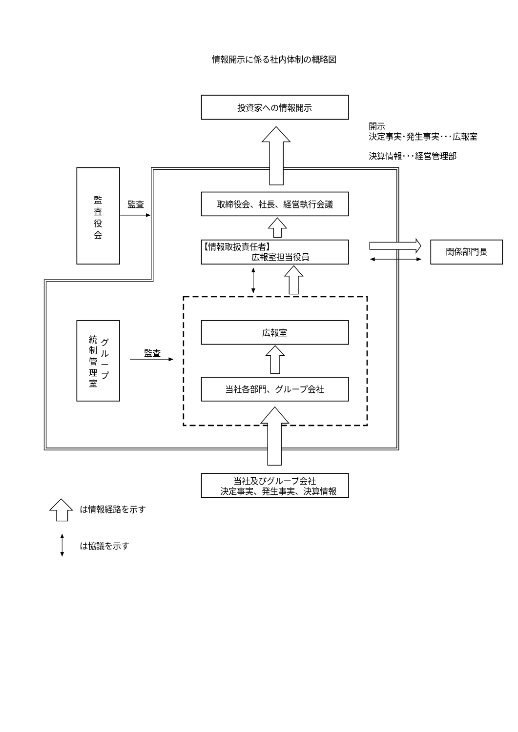情報開示に係る社内体制の概略図
投資家への情報開示
開示
決定事実･発生事実･･･広報室
決算情報･･･経営管理部
監
査
役
会
監査
取締役会、社長、経営執行会議
【情報取扱責任者】
広報室担当役員
関係部門長
グ
ル
ー
プ
統
制
管
理
室
監査
広報室
当社各部門、グループ会社
当社及びグループ会社
決定事実、発生事実、決算情報
は情報経路を示す
は協議を示す